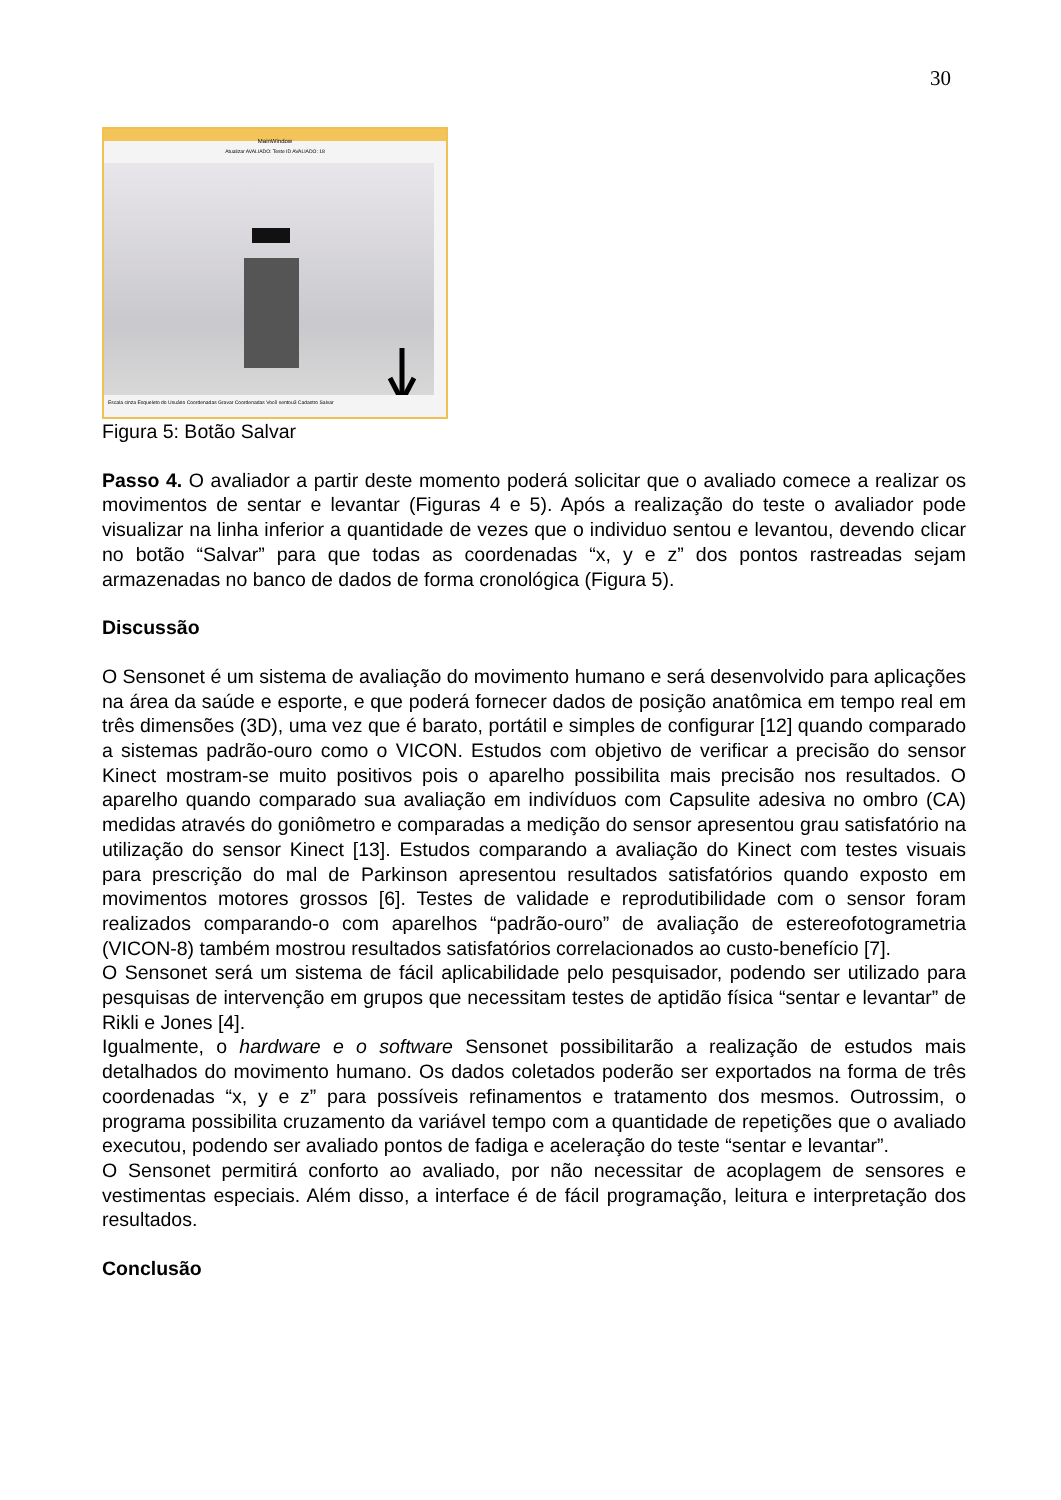30
MainWindow
Atualizar AVALIADO: Teste ID AVALIADO: 18
Escala cinza Esqueleto do Usuário Coordenadas Gravar Coordenadas Você sentou3 Cadastro Salvar
Figura 5: Botão Salvar
Passo 4. O avaliador a partir deste momento poderá solicitar que o avaliado comece a realizar os movimentos de sentar e levantar (Figuras 4 e 5). Após a realização do teste o avaliador pode visualizar na linha inferior a quantidade de vezes que o individuo sentou e levantou, devendo clicar no botão “Salvar” para que todas as coordenadas “x, y e z” dos pontos rastreadas sejam armazenadas no banco de dados de forma cronológica (Figura 5).
Discussão
O Sensonet é um sistema de avaliação do movimento humano e será desenvolvido para aplicações na área da saúde e esporte, e que poderá fornecer dados de posição anatômica em tempo real em três dimensões (3D), uma vez que é barato, portátil e simples de configurar [12] quando comparado a sistemas padrão-ouro como o VICON. Estudos com objetivo de verificar a precisão do sensor Kinect mostram-se muito positivos pois o aparelho possibilita mais precisão nos resultados. O aparelho quando comparado sua avaliação em indivíduos com Capsulite adesiva no ombro (CA) medidas através do goniômetro e comparadas a medição do sensor apresentou grau satisfatório na utilização do sensor Kinect [13]. Estudos comparando a avaliação do Kinect com testes visuais para prescrição do mal de Parkinson apresentou resultados satisfatórios quando exposto em movimentos motores grossos [6]. Testes de validade e reprodutibilidade com o sensor foram realizados comparando-o com aparelhos “padrão-ouro” de avaliação de estereofotogrametria (VICON-8) também mostrou resultados satisfatórios correlacionados ao custo-benefício [7].
O Sensonet será um sistema de fácil aplicabilidade pelo pesquisador, podendo ser utilizado para pesquisas de intervenção em grupos que necessitam testes de aptidão física “sentar e levantar” de Rikli e Jones [4].
Igualmente, o hardware e o software Sensonet possibilitarão a realização de estudos mais detalhados do movimento humano. Os dados coletados poderão ser exportados na forma de três coordenadas “x, y e z” para possíveis refinamentos e tratamento dos mesmos. Outrossim, o programa possibilita cruzamento da variável tempo com a quantidade de repetições que o avaliado executou, podendo ser avaliado pontos de fadiga e aceleração do teste “sentar e levantar”.
O Sensonet permitirá conforto ao avaliado, por não necessitar de acoplagem de sensores e vestimentas especiais. Além disso, a interface é de fácil programação, leitura e interpretação dos resultados.
Conclusão